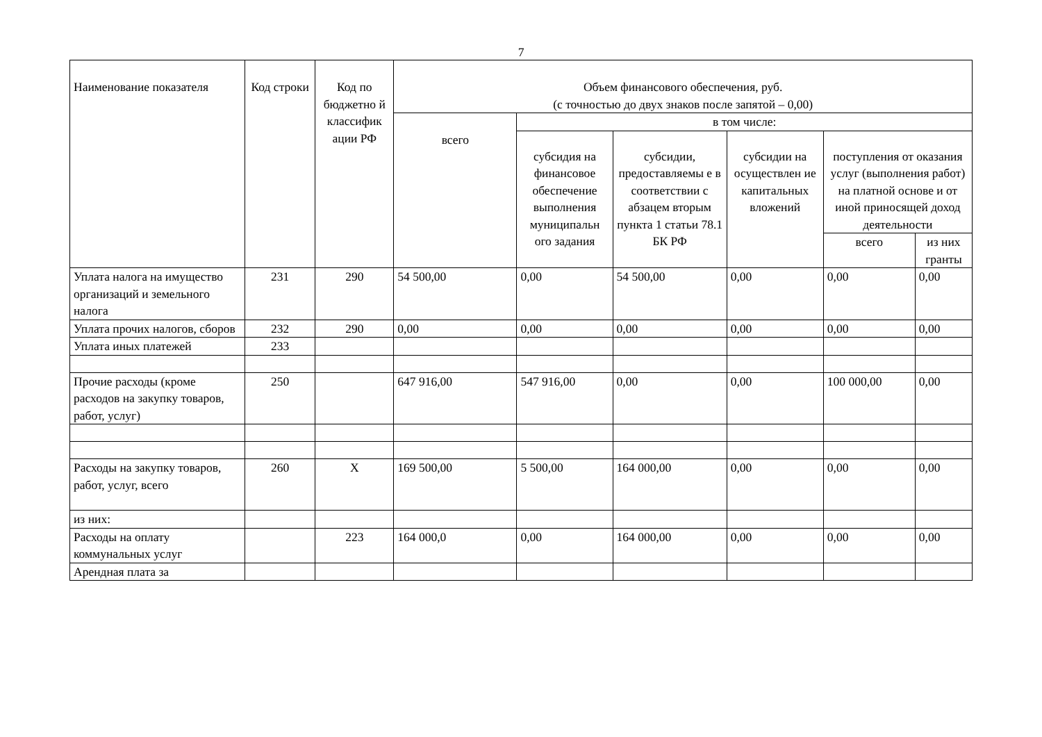7
| Наименование показателя | Код строки | Код по бюджетно й классифик ации РФ | Объем финансового обеспечения, руб. (с точностью до двух знаков после запятой – 0,00) | | | | | |
| --- | --- | --- | --- | --- | --- | --- | --- | --- |
| | | | всего | в том числе: | | | | |
| | | | | субсидия на финансовое обеспечение выполнения муниципальн ого задания | субсидии, предоставляемы е в соответствии с абзацем вторым пункта 1 статьи 78.1 БК РФ | субсидии на осуществлен ие капитальных вложений | поступления от оказания услуг (выполнения работ) на платной основе и от иной приносящей доход деятельности | |
| | | | | | | | всего | из них гранты |
| Уплата налога на имущество организаций и земельного налога | 231 | 290 | 54 500,00 | 0,00 | 54 500,00 | 0,00 | 0,00 | 0,00 |
| Уплата прочих налогов, сборов | 232 | 290 | 0,00 | 0,00 | 0,00 | 0,00 | 0,00 | 0,00 |
| Уплата иных платежей | 233 | | | | | | | |
| Прочие расходы (кроме расходов на закупку товаров, работ, услуг) | 250 | | 647 916,00 | 547 916,00 | 0,00 | 0,00 | 100 000,00 | 0,00 |
| Расходы на закупку товаров, работ, услуг, всего | 260 | Х | 169 500,00 | 5 500,00 | 164 000,00 | 0,00 | 0,00 | 0,00 |
| из них: | | | | | | | | |
| Расходы на оплату коммунальных услуг | | 223 | 164 000,0 | 0,00 | 164 000,00 | 0,00 | 0,00 | 0,00 |
| Арендная плата за | | | | | | | | |